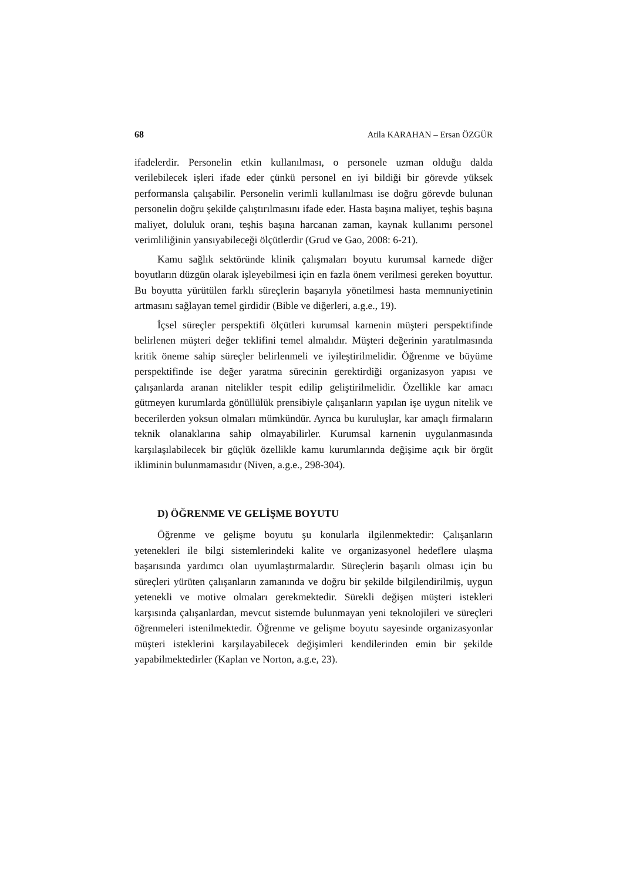68 Atila KARAHAN – Ersan ÖZGÜR
ifadelerdir. Personelin etkin kullanılması, o personele uzman olduğu dalda verilebilecek işleri ifade eder çünkü personel en iyi bildiği bir görevde yüksek performansla çalışabilir. Personelin verimli kullanılması ise doğru görevde bulunan personelin doğru şekilde çalıştırılmasını ifade eder. Hasta başına maliyet, teşhis başına maliyet, doluluk oranı, teşhis başına harcanan zaman, kaynak kullanımı personel verimliliğinin yansıyabileceği ölçütlerdir (Grud ve Gao, 2008: 6-21).
Kamu sağlık sektöründe klinik çalışmaları boyutu kurumsal karnede diğer boyutların düzgün olarak işleyebilmesi için en fazla önem verilmesi gereken boyuttur. Bu boyutta yürütülen farklı süreçlerin başarıyla yönetilmesi hasta memnuniyetinin artmasını sağlayan temel girdidir (Bible ve diğerleri, a.g.e., 19).
İçsel süreçler perspektifi ölçütleri kurumsal karnenin müşteri perspektifinde belirlenen müşteri değer teklifini temel almalıdır. Müşteri değerinin yaratılmasında kritik öneme sahip süreçler belirlenmeli ve iyileştirilmelidir. Öğrenme ve büyüme perspektifinde ise değer yaratma sürecinin gerektirdiği organizasyon yapısı ve çalışanlarda aranan nitelikler tespit edilip geliştirilmelidir. Özellikle kar amacı gütmeyen kurumlarda gönüllülük prensibiyle çalışanların yapılan işe uygun nitelik ve becerilerden yoksun olmaları mümkündür. Ayrıca bu kuruluşlar, kar amaçlı firmaların teknik olanaklarına sahip olmayabilirler. Kurumsal karnenin uygulanmasında karşılaşılabilecek bir güçlük özellikle kamu kurumlarında değişime açık bir örgüt ikliminin bulunmamasıdır (Niven, a.g.e., 298-304).
D) ÖĞRENME VE GELİŞME BOYUTU
Öğrenme ve gelişme boyutu şu konularla ilgilenmektedir: Çalışanların yetenekleri ile bilgi sistemlerindeki kalite ve organizasyonel hedeflere ulaşma başarısında yardımcı olan uyumlaştırmalardır. Süreçlerin başarılı olması için bu süreçleri yürüten çalışanların zamanında ve doğru bir şekilde bilgilendirilmiş, uygun yetenekli ve motive olmaları gerekmektedir. Sürekli değişen müşteri istekleri karşısında çalışanlardan, mevcut sistemde bulunmayan yeni teknolojileri ve süreçleri öğrenmeleri istenilmektedir. Öğrenme ve gelişme boyutu sayesinde organizasyonlar müşteri isteklerini karşılayabilecek değişimleri kendilerinden emin bir şekilde yapabilmektedirler (Kaplan ve Norton, a.g.e, 23).